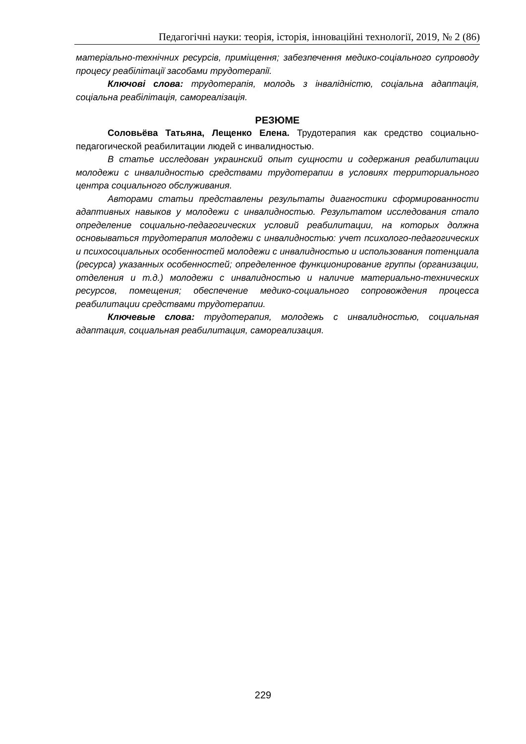Педагогічні науки: теорія, історія, інноваційні технології, 2019, № 2 (86)
матеріально-технічних ресурсів, приміщення; забезпечення медико-соціального супроводу процесу реабілітації засобами трудотерапії.
Ключові слова: трудотерапія, молодь з інвалідністю, соціальна адаптація, соціальна реабілітація, самореалізація.
РЕЗЮМЕ
Соловьёва Татьяна, Лещенко Елена. Трудотерапия как средство социально-педагогической реабилитации людей с инвалидностью.
В статье исследован украинский опыт сущности и содержания реабилитации молодежи с инвалидностью средствами трудотерапии в условиях территориального центра социального обслуживания.
Авторами статьи представлены результаты диагностики сформированности адаптивных навыков у молодежи с инвалидностью. Результатом исследования стало определение социально-педагогических условий реабилитации, на которых должна основываться трудотерапия молодежи с инвалидностью: учет психолого-педагогических и психосоциальных особенностей молодежи с инвалидностью и использования потенциала (ресурса) указанных особенностей; определенное функционирование группы (организации, отделения и т.д.) молодежи с инвалидностью и наличие материально-технических ресурсов, помещения; обеспечение медико-социального сопровождения процесса реабилитации средствами трудотерапии.
Ключевые слова: трудотерапия, молодежь с инвалидностью, социальная адаптация, социальная реабилитация, самореализация.
229